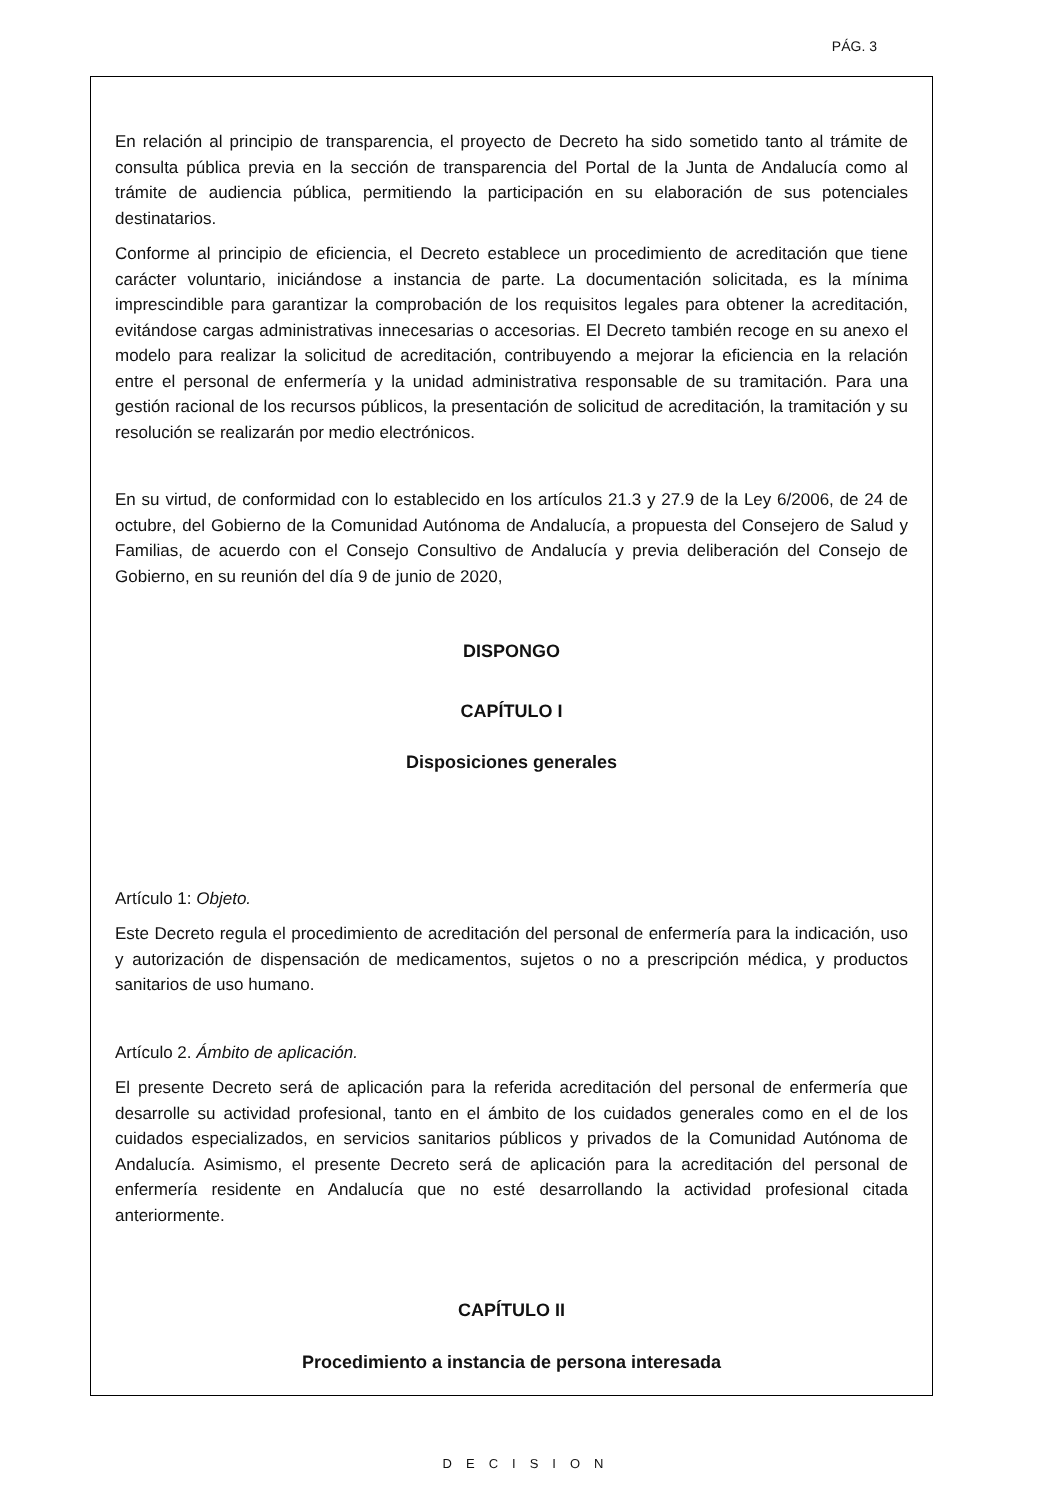PÁG. 3
En relación al principio de transparencia, el proyecto de Decreto ha sido sometido tanto al trámite de consulta pública previa en la sección de transparencia del Portal de la Junta de Andalucía como al trámite de audiencia pública, permitiendo la participación en su elaboración de sus potenciales destinatarios.
Conforme al principio de eficiencia, el Decreto establece un procedimiento de acreditación que tiene carácter voluntario, iniciándose a instancia de parte. La documentación solicitada, es la mínima imprescindible para garantizar la comprobación de los requisitos legales para obtener la acreditación, evitándose cargas administrativas innecesarias o accesorias. El Decreto también recoge en su anexo el modelo para realizar la solicitud de acreditación, contribuyendo a mejorar la eficiencia en la relación entre el personal de enfermería y la unidad administrativa responsable de su tramitación. Para una gestión racional de los recursos públicos, la presentación de solicitud de acreditación, la tramitación y su resolución se realizarán por medio electrónicos.
En su virtud, de conformidad con lo establecido en los artículos 21.3 y 27.9 de la Ley 6/2006, de 24 de octubre, del Gobierno de la Comunidad Autónoma de Andalucía, a propuesta del Consejero de Salud y Familias, de acuerdo con el Consejo Consultivo de Andalucía y previa deliberación del Consejo de Gobierno, en su reunión del día 9 de junio de 2020,
DISPONGO
CAPÍTULO I
Disposiciones generales
Artículo 1: Objeto.
Este Decreto regula el procedimiento de acreditación del personal de enfermería para la indicación, uso y autorización de dispensación de medicamentos, sujetos o no a prescripción médica, y productos sanitarios de uso humano.
Artículo 2. Ámbito de aplicación.
El presente Decreto será de aplicación para la referida acreditación del personal de enfermería que desarrolle su actividad profesional, tanto en el ámbito de los cuidados generales como en el de los cuidados especializados, en servicios sanitarios públicos y privados de la Comunidad Autónoma de Andalucía. Asimismo, el presente Decreto será de aplicación para la acreditación del personal de enfermería residente en Andalucía que no esté desarrollando la actividad profesional citada anteriormente.
CAPÍTULO II
Procedimiento a instancia de persona interesada
DECISION